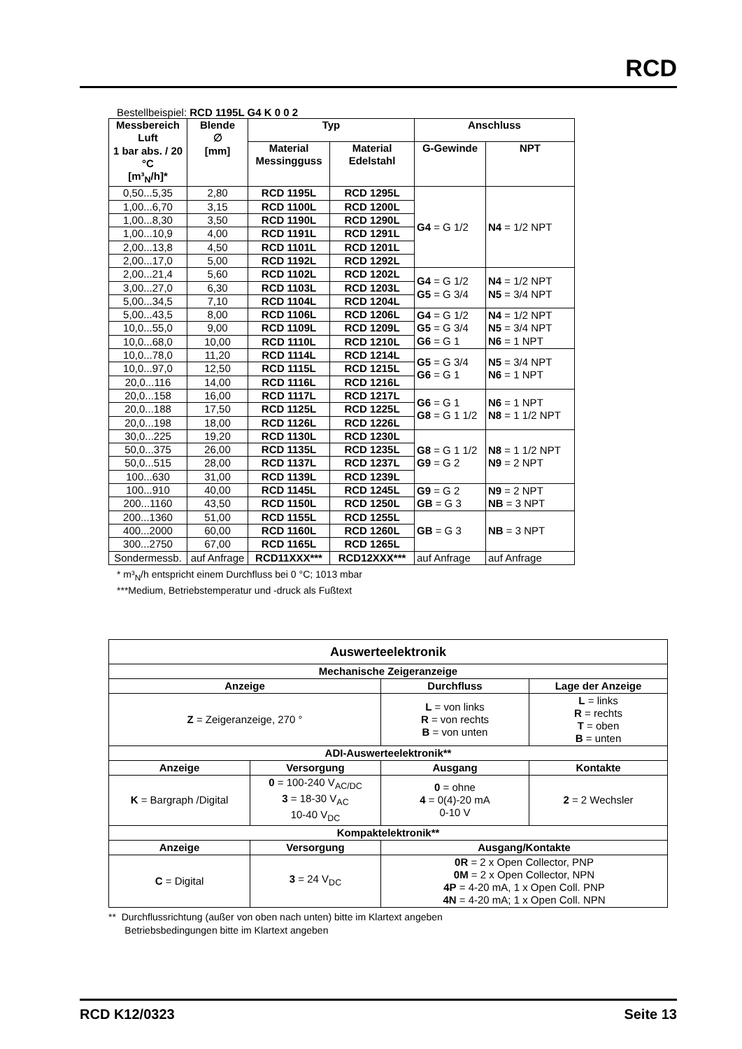RCD
Bestellbeispiel: RCD 1195L G4 K 0 0 2
| Messbereich Luft 1 bar abs. / 20 °C [m³<sub>N</sub>/h]* | Blende ∅ [mm] | Typ | | Anschluss | |
| --- | --- | --- | --- | --- | --- |
| | | Material Messingguss | Material Edelstahl | G-Gewinde | NPT |
| 0,50...5,35 | 2,80 | RCD 1195L | RCD 1295L | G4 = G 1/2 | N4 = 1/2 NPT |
| 1,00...6,70 | 3,15 | RCD 1100L | RCD 1200L | | |
| 1,00...8,30 | 3,50 | RCD 1190L | RCD 1290L | | |
| 1,00...10,9 | 4,00 | RCD 1191L | RCD 1291L | | |
| 2,00...13,8 | 4,50 | RCD 1101L | RCD 1201L | | |
| 2,00...17,0 | 5,00 | RCD 1192L | RCD 1292L | | |
| 2,00...21,4 | 5,60 | RCD 1102L | RCD 1202L | G4 = G 1/2 G5 = G 3/4 | N4 = 1/2 NPT N5 = 3/4 NPT |
| 3,00...27,0 | 6,30 | RCD 1103L | RCD 1203L | | |
| 5,00...34,5 | 7,10 | RCD 1104L | RCD 1204L | | |
| 5,00...43,5 | 8,00 | RCD 1106L | RCD 1206L | G4 = G 1/2 G5 = G 3/4 G6 = G 1 | N4 = 1/2 NPT N5 = 3/4 NPT N6 = 1 NPT |
| 10,0...55,0 | 9,00 | RCD 1109L | RCD 1209L | | |
| 10,0...68,0 | 10,00 | RCD 1110L | RCD 1210L | | |
| 10,0...78,0 | 11,20 | RCD 1114L | RCD 1214L | G5 = G 3/4 G6 = G 1 | N5 = 3/4 NPT N6 = 1 NPT |
| 10,0...97,0 | 12,50 | RCD 1115L | RCD 1215L | | |
| 20,0...116 | 14,00 | RCD 1116L | RCD 1216L | | |
| 20,0...158 | 16,00 | RCD 1117L | RCD 1217L | G6 = G 1 G8 = G 1 1/2 | N6 = 1 NPT N8 = 1 1/2 NPT |
| 20,0...188 | 17,50 | RCD 1125L | RCD 1225L | | |
| 20,0...198 | 18,00 | RCD 1126L | RCD 1226L | | |
| 30,0...225 | 19,20 | RCD 1130L | RCD 1230L | G8 = G 1 1/2 G9 = G 2 | N8 = 1 1/2 NPT N9 = 2 NPT |
| 50,0...375 | 26,00 | RCD 1135L | RCD 1235L | | |
| 50,0...515 | 28,00 | RCD 1137L | RCD 1237L | | |
| 100...630 | 31,00 | RCD 1139L | RCD 1239L | | |
| 100...910 | 40,00 | RCD 1145L | RCD 1245L | G9 = G 2 GB = G 3 | N9 = 2 NPT NB = 3 NPT |
| 200...1160 | 43,50 | RCD 1150L | RCD 1250L | | |
| 200...1360 | 51,00 | RCD 1155L | RCD 1255L | GB = G 3 | NB = 3 NPT |
| 400...2000 | 60,00 | RCD 1160L | RCD 1260L | | |
| 300...2750 | 67,00 | RCD 1165L | RCD 1265L | | |
| Sondermessb. | auf Anfrage | RCD11XXX*** | RCD12XXX*** | auf Anfrage | auf Anfrage |
* m³<sub>N</sub>/h entspricht einem Durchfluss bei 0 °C; 1013 mbar
***Medium, Betriebstemperatur und -druck als Fußtext
| Auswerteelektronik | | | |
| --- | --- | --- | --- |
| Mechanische Zeigeranzeige | | | |
| Anzeige | | Durchfluss | Lage der Anzeige |
| Z = Zeigeranzeige, 270 ° | | L = von links R = von rechts B = von unten | L = links R = rechts T = oben B = unten |
| ADI-Auswerteelektronik** | | | |
| Anzeige | Versorgung | Ausgang | Kontakte |
| K = Bargraph /Digital | 0 = 100-240 V<sub>AC/DC</sub> 3 = 18-30 V<sub>AC</sub> 10-40 V<sub>DC</sub> | 0 = ohne 4 = 0(4)-20 mA 0-10 V | 2 = 2 Wechsler |
| Kompaktelektronik** | | | |
| Anzeige | Versorgung | Ausgang/Kontakte | |
| C = Digital | 3 = 24 V<sub>DC</sub> | 0R = 2 x Open Collector, PNP 0M = 2 x Open Collector, NPN 4P = 4-20 mA, 1 x Open Coll. PNP 4N = 4-20 mA; 1 x Open Coll. NPN | |
** Durchflussrichtung (außer von oben nach unten) bitte im Klartext angeben
Betriebsbedingungen bitte im Klartext angeben
RCD K12/0323 Seite 13